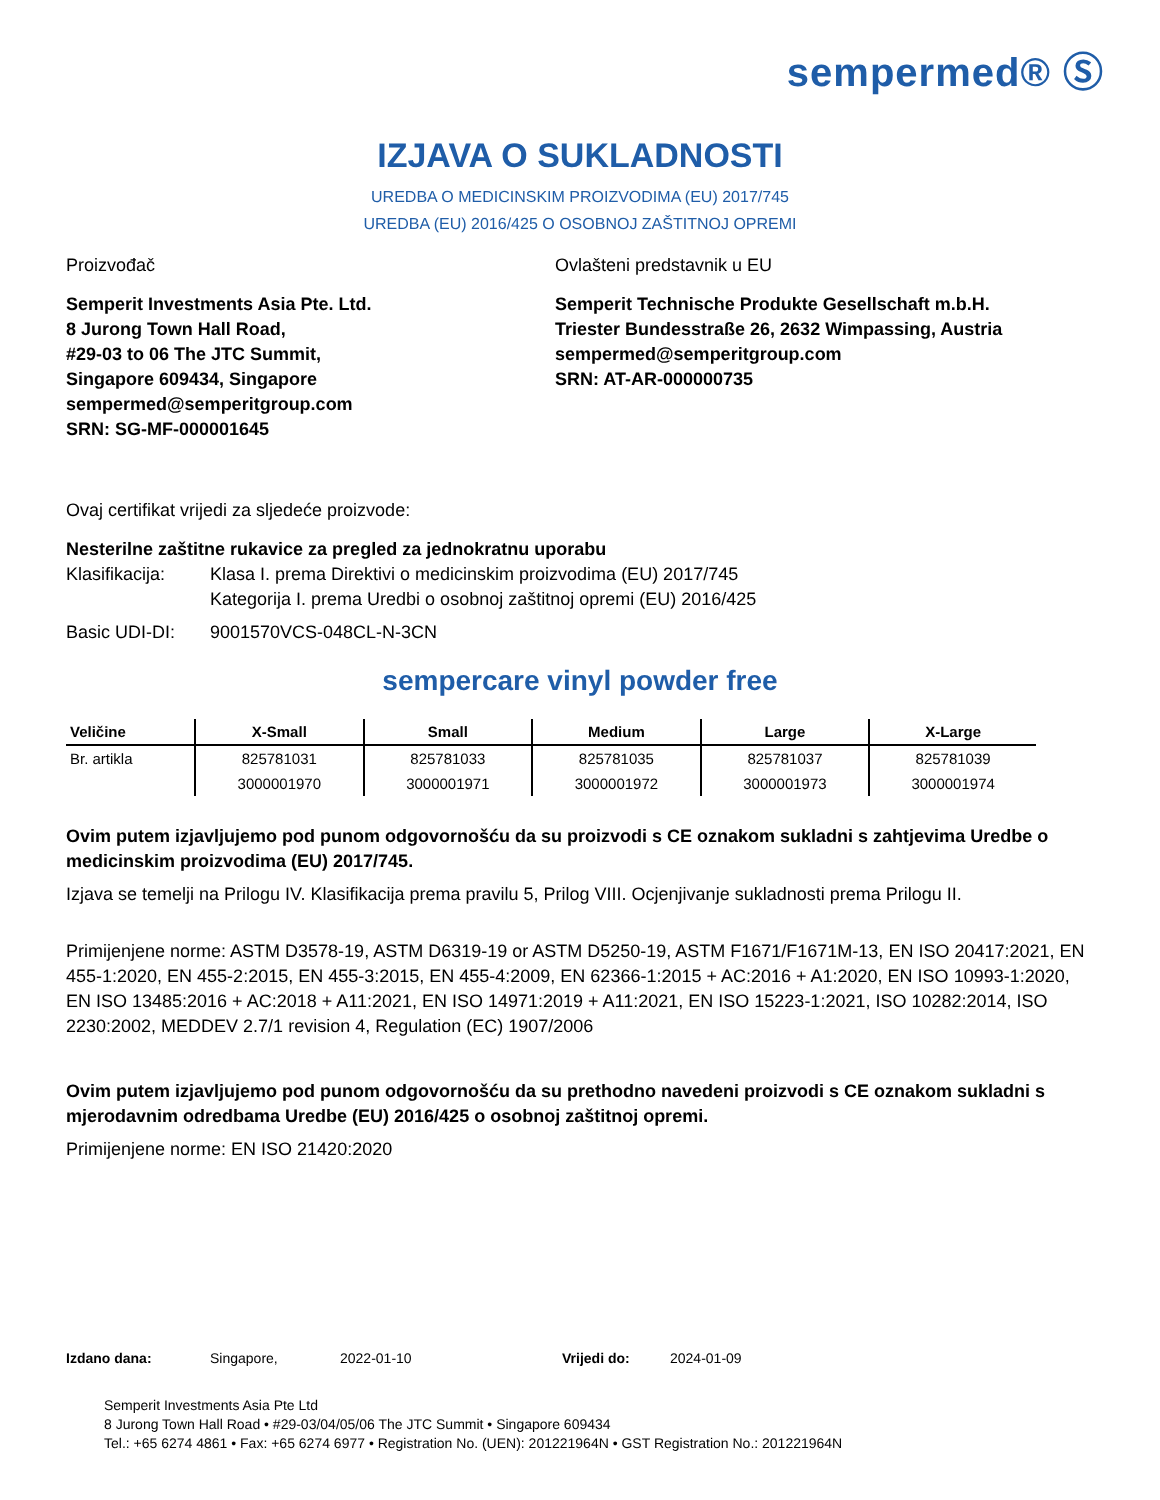sempermed® Ⓢ
IZJAVA O SUKLADNOSTI
UREDBA O MEDICINSKIM PROIZVODIMA (EU) 2017/745
UREDBA (EU) 2016/425 O OSOBNOJ ZAŠTITNOJ OPREMI
Proizvođač
Semperit Investments Asia Pte. Ltd.
8 Jurong Town Hall Road,
#29-03 to 06 The JTC Summit,
Singapore 609434, Singapore
sempermed@semperitgroup.com
SRN: SG-MF-000001645
Ovlašteni predstavnik u EU
Semperit Technische Produkte Gesellschaft m.b.H.
Triester Bundesstraße 26, 2632 Wimpassing, Austria
sempermed@semperitgroup.com
SRN: AT-AR-000000735
Ovaj certifikat vrijedi za sljedeće proizvode:
Nesterilne zaštitne rukavice za pregled za jednokratnu uporabu
Klasifikacija: Klasa I. prema Direktivi o medicinskim proizvodima (EU) 2017/745
Kategorija I. prema Uredbi o osobnoj zaštitnoj opremi (EU) 2016/425
Basic UDI-DI: 9001570VCS-048CL-N-3CN
sempercare vinyl powder free
| Veličine | X-Small | Small | Medium | Large | X-Large |
| --- | --- | --- | --- | --- | --- |
| Br. artikla | 825781031 | 825781033 | 825781035 | 825781037 | 825781039 |
| | 3000001970 | 3000001971 | 3000001972 | 3000001973 | 3000001974 |
Ovim putem izjavljujemo pod punom odgovornošću da su proizvodi s CE oznakom sukladni s zahtjevima Uredbe o medicinskim proizvodima (EU) 2017/745.
Izjava se temelji na Prilogu IV. Klasifikacija prema pravilu 5, Prilog VIII. Ocjenjivanje sukladnosti prema Prilogu II.
Primijenjene norme: ASTM D3578-19, ASTM D6319-19 or ASTM D5250-19, ASTM F1671/F1671M-13, EN ISO 20417:2021, EN 455-1:2020, EN 455-2:2015, EN 455-3:2015, EN 455-4:2009, EN 62366-1:2015 + AC:2016 + A1:2020, EN ISO 10993-1:2020, EN ISO 13485:2016 + AC:2018 + A11:2021, EN ISO 14971:2019 + A11:2021, EN ISO 15223-1:2021, ISO 10282:2014, ISO 2230:2002, MEDDEV 2.7/1 revision 4, Regulation (EC) 1907/2006
Ovim putem izjavljujemo pod punom odgovornošću da su prethodno navedeni proizvodi s CE oznakom sukladni s mjerodavnim odredbama Uredbe (EU) 2016/425 o osobnoj zaštitnoj opremi.
Primijenjene norme: EN ISO 21420:2020
Izdano dana: Singapore, 2022-01-10 Vrijedi do: 2024-01-09
Semperit Investments Asia Pte Ltd
8 Jurong Town Hall Road • #29-03/04/05/06 The JTC Summit • Singapore 609434
Tel.: +65 6274 4861 • Fax: +65 6274 6977 • Registration No. (UEN): 201221964N • GST Registration No.: 201221964N